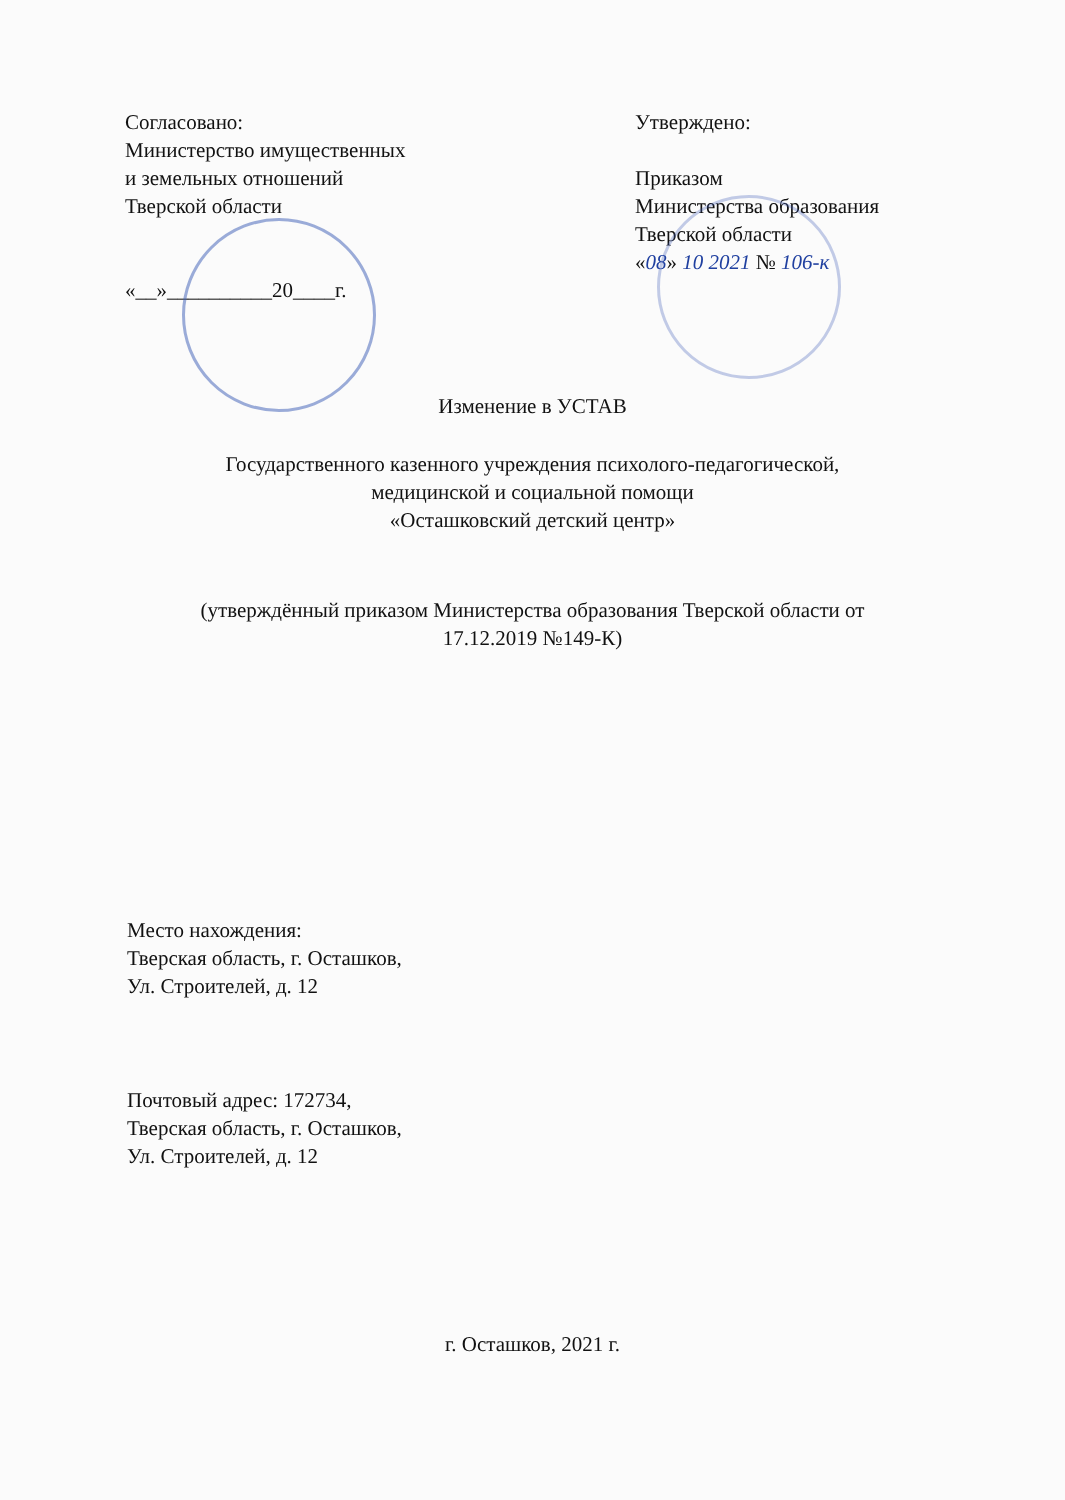Согласовано:
Министерство имущественных
и земельных отношений
Тверской области
«__»__________20____г.
Утверждено:
Приказом
Министерства образования
Тверской области
«08» 10 2021 № 106-к
Изменение в УСТАВ
Государственного казенного учреждения психолого-педагогической,
медицинской и социальной помощи
«Осташковский детский центр»
(утверждённый приказом Министерства образования Тверской области от
17.12.2019 №149-К)
Место нахождения:
Тверская область, г. Осташков,
Ул. Строителей, д. 12
Почтовый адрес: 172734,
Тверская область, г. Осташков,
Ул. Строителей, д. 12
г. Осташков, 2021 г.